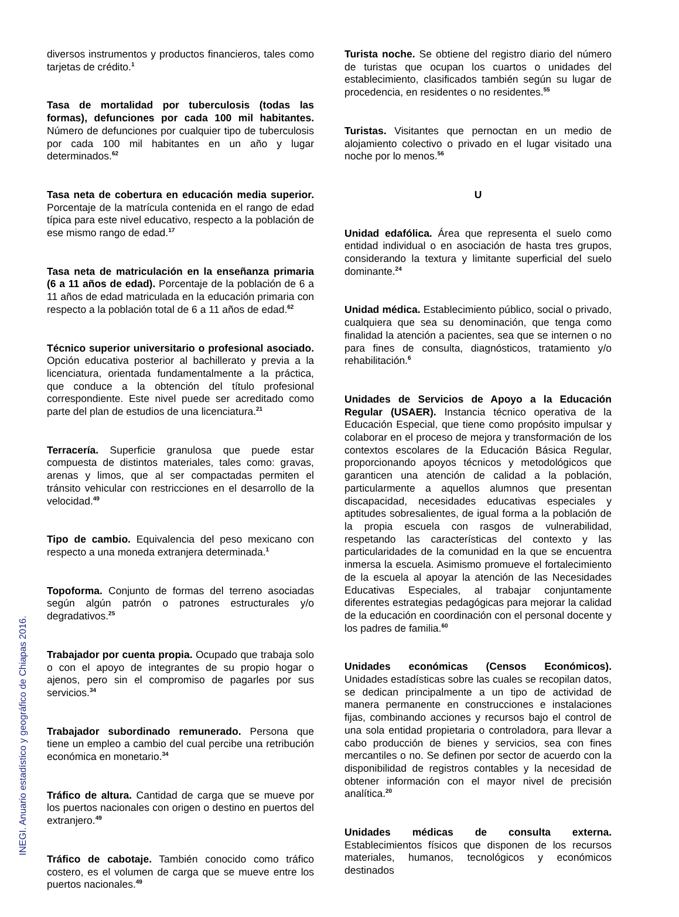diversos instrumentos y productos financieros, tales como tarjetas de crédito.<sup>1</sup>
Tasa de mortalidad por tuberculosis (todas las formas), defunciones por cada 100 mil habitantes. Número de defunciones por cualquier tipo de tuberculosis por cada 100 mil habitantes en un año y lugar determinados.<sup>62</sup>
Tasa neta de cobertura en educación media superior. Porcentaje de la matrícula contenida en el rango de edad típica para este nivel educativo, respecto a la población de ese mismo rango de edad.<sup>17</sup>
Tasa neta de matriculación en la enseñanza primaria (6 a 11 años de edad). Porcentaje de la población de 6 a 11 años de edad matriculada en la educación primaria con respecto a la población total de 6 a 11 años de edad.<sup>62</sup>
Técnico superior universitario o profesional asociado. Opción educativa posterior al bachillerato y previa a la licenciatura, orientada fundamentalmente a la práctica, que conduce a la obtención del título profesional correspondiente. Este nivel puede ser acreditado como parte del plan de estudios de una licenciatura.<sup>21</sup>
Terracería. Superficie granulosa que puede estar compuesta de distintos materiales, tales como: gravas, arenas y limos, que al ser compactadas permiten el tránsito vehicular con restricciones en el desarrollo de la velocidad.<sup>49</sup>
Tipo de cambio. Equivalencia del peso mexicano con respecto a una moneda extranjera determinada.<sup>1</sup>
Topoforma. Conjunto de formas del terreno asociadas según algún patrón o patrones estructurales y/o degradativos.<sup>25</sup>
Trabajador por cuenta propia. Ocupado que trabaja solo o con el apoyo de integrantes de su propio hogar o ajenos, pero sin el compromiso de pagarles por sus servicios.<sup>34</sup>
Trabajador subordinado remunerado. Persona que tiene un empleo a cambio del cual percibe una retribución económica en monetario.<sup>34</sup>
Tráfico de altura. Cantidad de carga que se mueve por los puertos nacionales con origen o destino en puertos del extranjero.<sup>49</sup>
Tráfico de cabotaje. También conocido como tráfico costero, es el volumen de carga que se mueve entre los puertos nacionales.<sup>49</sup>
Turista noche. Se obtiene del registro diario del número de turistas que ocupan los cuartos o unidades del establecimiento, clasificados también según su lugar de procedencia, en residentes o no residentes.<sup>55</sup>
Turistas. Visitantes que pernoctan en un medio de alojamiento colectivo o privado en el lugar visitado una noche por lo menos.<sup>56</sup>
U
Unidad edafólica. Área que representa el suelo como entidad individual o en asociación de hasta tres grupos, considerando la textura y limitante superficial del suelo dominante.<sup>24</sup>
Unidad médica. Establecimiento público, social o privado, cualquiera que sea su denominación, que tenga como finalidad la atención a pacientes, sea que se internen o no para fines de consulta, diagnósticos, tratamiento y/o rehabilitación.<sup>6</sup>
Unidades de Servicios de Apoyo a la Educación Regular (USAER). Instancia técnico operativa de la Educación Especial, que tiene como propósito impulsar y colaborar en el proceso de mejora y transformación de los contextos escolares de la Educación Básica Regular, proporcionando apoyos técnicos y metodológicos que garanticen una atención de calidad a la población, particularmente a aquellos alumnos que presentan discapacidad, necesidades educativas especiales y aptitudes sobresalientes, de igual forma a la población de la propia escuela con rasgos de vulnerabilidad, respetando las características del contexto y las particularidades de la comunidad en la que se encuentra inmersa la escuela. Asimismo promueve el fortalecimiento de la escuela al apoyar la atención de las Necesidades Educativas Especiales, al trabajar conjuntamente diferentes estrategias pedagógicas para mejorar la calidad de la educación en coordinación con el personal docente y los padres de familia.<sup>60</sup>
Unidades económicas (Censos Económicos). Unidades estadísticas sobre las cuales se recopilan datos, se dedican principalmente a un tipo de actividad de manera permanente en construcciones e instalaciones fijas, combinando acciones y recursos bajo el control de una sola entidad propietaria o controladora, para llevar a cabo producción de bienes y servicios, sea con fines mercantiles o no. Se definen por sector de acuerdo con la disponibilidad de registros contables y la necesidad de obtener información con el mayor nivel de precisión analítica.<sup>20</sup>
Unidades médicas de consulta externa. Establecimientos físicos que disponen de los recursos materiales, humanos, tecnológicos y económicos destinados
INEGI. Anuario estadístico y geográfico de Chiapas 2016.